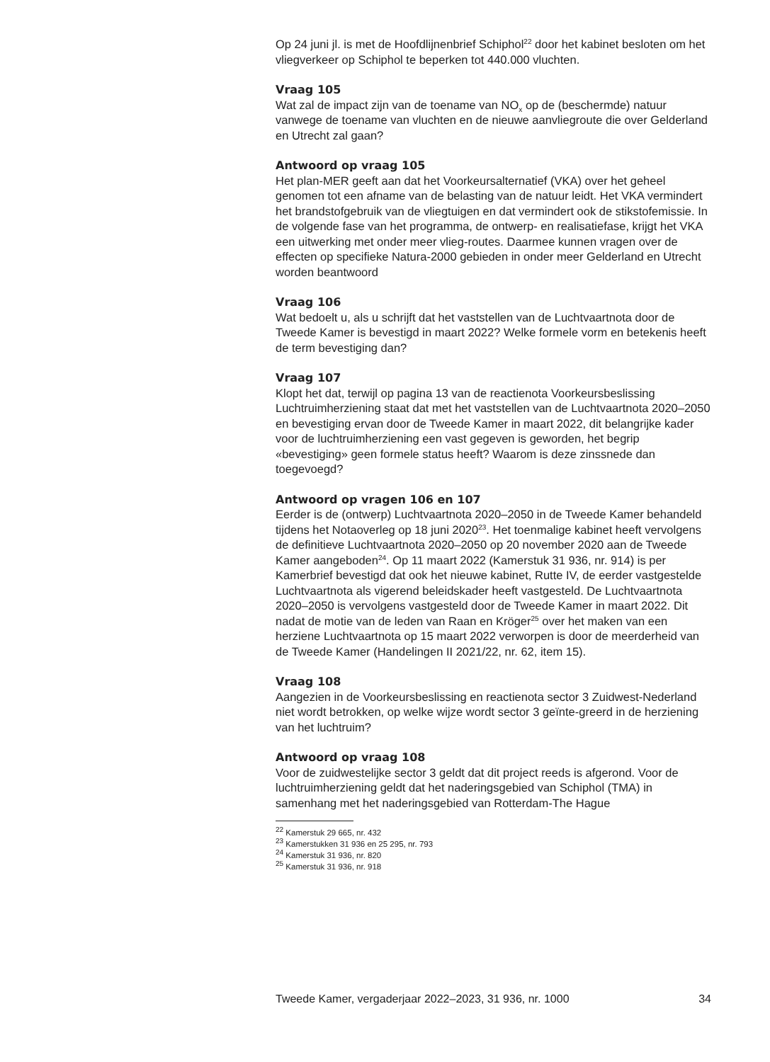Op 24 juni jl. is met de Hoofdlijnenbrief Schiphol<sup>22</sup> door het kabinet besloten om het vliegverkeer op Schiphol te beperken tot 440.000 vluchten.
Vraag 105
Wat zal de impact zijn van de toename van NO<sub>x</sub> op de (beschermde) natuur vanwege de toename van vluchten en de nieuwe aanvliegroute die over Gelderland en Utrecht zal gaan?
Antwoord op vraag 105
Het plan-MER geeft aan dat het Voorkeursalternatief (VKA) over het geheel genomen tot een afname van de belasting van de natuur leidt. Het VKA vermindert het brandstofgebruik van de vliegtuigen en dat vermindert ook de stikstofemissie. In de volgende fase van het programma, de ontwerp- en realisatiefase, krijgt het VKA een uitwerking met onder meer vlieg-routes. Daarmee kunnen vragen over de effecten op specifieke Natura-2000 gebieden in onder meer Gelderland en Utrecht worden beantwoord
Vraag 106
Wat bedoelt u, als u schrijft dat het vaststellen van de Luchtvaartnota door de Tweede Kamer is bevestigd in maart 2022? Welke formele vorm en betekenis heeft de term bevestiging dan?
Vraag 107
Klopt het dat, terwijl op pagina 13 van de reactienota Voorkeursbeslissing Luchtruimherziening staat dat met het vaststellen van de Luchtvaartnota 2020–2050 en bevestiging ervan door de Tweede Kamer in maart 2022, dit belangrijke kader voor de luchtruimherziening een vast gegeven is geworden, het begrip «bevestiging» geen formele status heeft? Waarom is deze zinssnede dan toegevoegd?
Antwoord op vragen 106 en 107
Eerder is de (ontwerp) Luchtvaartnota 2020–2050 in de Tweede Kamer behandeld tijdens het Notaoverleg op 18 juni 2020<sup>23</sup>. Het toenmalige kabinet heeft vervolgens de definitieve Luchtvaartnota 2020–2050 op 20 november 2020 aan de Tweede Kamer aangeboden<sup>24</sup>. Op 11 maart 2022 (Kamerstuk 31 936, nr. 914) is per Kamerbrief bevestigd dat ook het nieuwe kabinet, Rutte IV, de eerder vastgestelde Luchtvaartnota als vigerend beleidskader heeft vastgesteld. De Luchtvaartnota 2020–2050 is vervolgens vastgesteld door de Tweede Kamer in maart 2022. Dit nadat de motie van de leden van Raan en Kröger<sup>25</sup> over het maken van een herziene Luchtvaartnota op 15 maart 2022 verworpen is door de meerderheid van de Tweede Kamer (Handelingen II 2021/22, nr. 62, item 15).
Vraag 108
Aangezien in de Voorkeursbeslissing en reactienota sector 3 Zuidwest-Nederland niet wordt betrokken, op welke wijze wordt sector 3 geïnte-greerd in de herziening van het luchtruim?
Antwoord op vraag 108
Voor de zuidwestelijke sector 3 geldt dat dit project reeds is afgerond. Voor de luchtruimherziening geldt dat het naderingsgebied van Schiphol (TMA) in samenhang met het naderingsgebied van Rotterdam-The Hague
<sup>22</sup> Kamerstuk 29 665, nr. 432
<sup>23</sup> Kamerstukken 31 936 en 25 295, nr. 793
<sup>24</sup> Kamerstuk 31 936, nr. 820
<sup>25</sup> Kamerstuk 31 936, nr. 918
Tweede Kamer, vergaderjaar 2022–2023, 31 936, nr. 1000 34